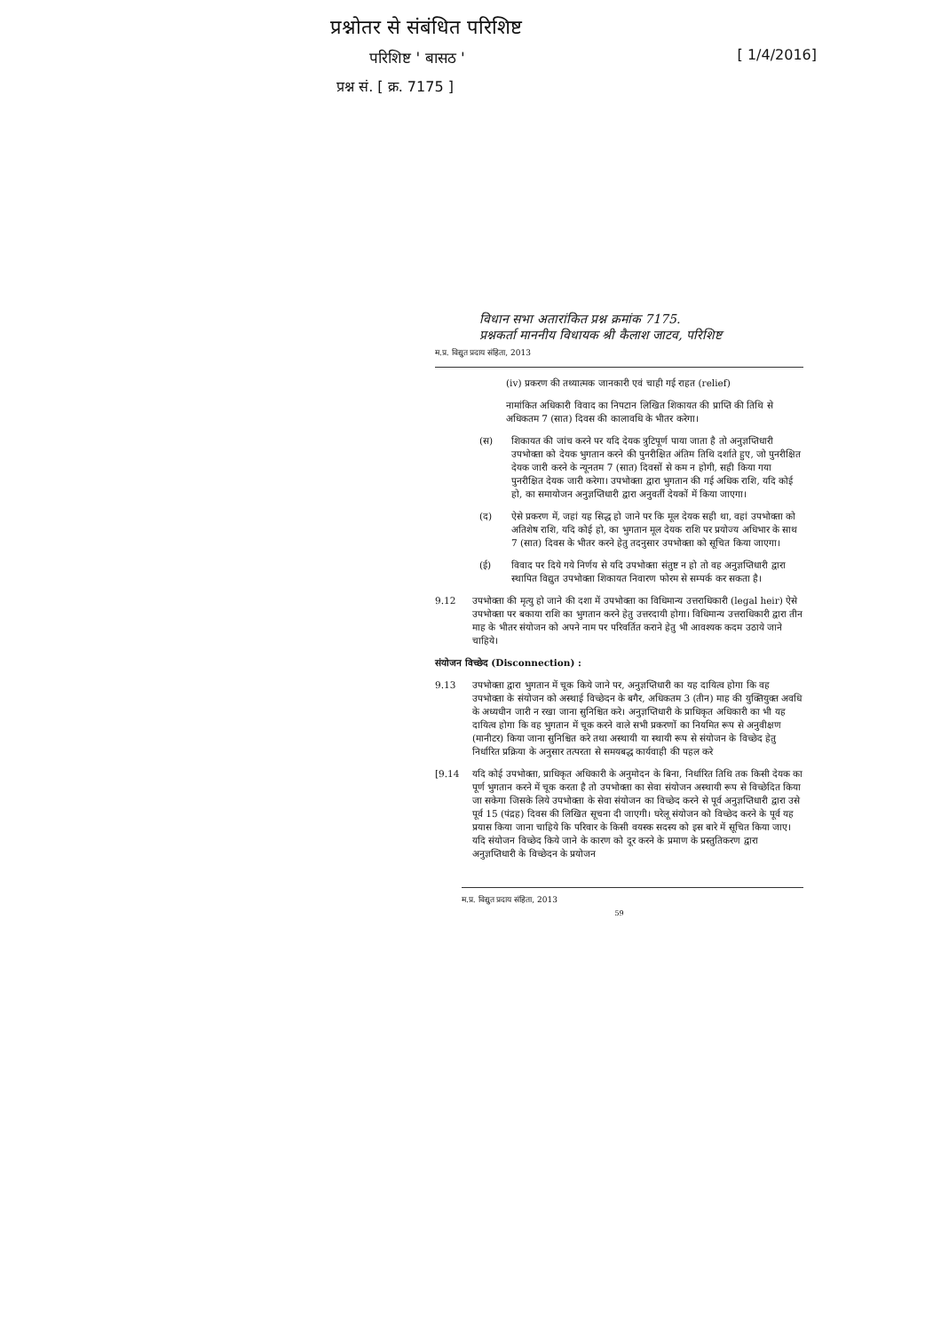प्रश्नोतर से संबंधित परिशिष्ट
परिशिष्ट ' बासठ '
प्रश्न सं. [ क्र. 7175 ]
[ 1/4/2016]
विधान सभा अतारांकित प्रश्न क्रमांक 7175.
प्रश्नकर्ता माननीय विधायक श्री कैलाश जाटव, परिशिष्ट
म.प्र. विद्युत प्रदाय संहिता, 2013
(iv) प्रकरण की तथ्यात्मक जानकारी एवं चाही गई राहत (relief)
नामांकित अधिकारी विवाद का निपटान लिखित शिकायत की प्राप्ति की तिथि से अधिकतम 7 (सात) दिवस की कालावधि के भीतर करेगा।
(स) शिकायत की जांच करने पर यदि देयक त्रुटिपूर्ण पाया जाता है तो अनुज्ञप्तिधारी उपभोक्ता को देयक भुगतान करने की पुनरीक्षित अंतिम तिथि दर्शाते हुए, जो पुनरीक्षित देयक जारी करने के न्यूनतम 7 (सात) दिवसों से कम न होगी, सही किया गया पुनरीक्षित देयक जारी करेगा। उपभोक्ता द्वारा भुगतान की गई अधिक राशि, यदि कोई हो, का समायोजन अनुज्ञप्तिधारी द्वारा अनुवर्ती देयकों में किया जाएगा।
(द) ऐसे प्रकरण में, जहां यह सिद्ध हो जाने पर कि मूल देयक सही था, वहां उपभोक्ता को अतिशेष राशि, यदि कोई हो, का भुगतान मूल देयक राशि पर प्रयोज्य अधिभार के साथ 7 (सात) दिवस के भीतर करने हेतु तदनुसार उपभोक्ता को सूचित किया जाएगा।
(ई) विवाद पर दिये गये निर्णय से यदि उपभोक्ता संतुष्ट न हो तो वह अनुज्ञप्तिधारी द्वारा स्थापित विद्युत उपभोक्ता शिकायत निवारण फोरम से सम्पर्क कर सकता है।
9.12 उपभोक्ता की मृत्यु हो जाने की दशा में उपभोक्ता का विधिमान्य उत्तराधिकारी (legal heir) ऐसे उपभोक्ता पर बकाया राशि का भुगतान करने हेतु उत्तरदायी होगा। विधिमान्य उत्तराधिकारी द्वारा तीन माह के भीतर संयोजन को अपने नाम पर परिवर्तित कराने हेतु भी आवश्यक कदम उठाये जाने चाहिये।
संयोजन विच्छेद (Disconnection) :
9.13 उपभोक्ता द्वारा भुगतान में चूक किये जाने पर, अनुज्ञप्तिधारी का यह दायित्व होगा कि वह उपभोक्ता के संयोजन को अस्थाई विच्छेदन के बगैर, अधिकतम 3 (तीन) माह की युक्तियुक्त अवधि के अध्यधीन जारी न रखा जाना सुनिश्चित करे। अनुज्ञप्तिधारी के प्राधिकृत अधिकारी का भी यह दायित्व होगा कि वह भुगतान में चूक करने वाले सभी प्रकरणों का नियमित रूप से अनुवीक्षण (मानीटर) किया जाना सुनिश्चित करे तथा अस्थायी या स्थायी रूप से संयोजन के विच्छेद हेतु निर्धारित प्रक्रिया के अनुसार तत्परता से समयबद्ध कार्यवाही की पहल करे
[9.14 यदि कोई उपभोक्ता, प्राधिकृत अधिकारी के अनुमोदन के बिना, निर्धारित तिथि तक किसी देयक का पूर्ण भुगतान करने में चूक करता है तो उपभोक्ता का सेवा संयोजन अस्थायी रूप से विच्छेदित किया जा सकेगा जिसके लिये उपभोक्ता के सेवा संयोजन का विच्छेद करने से पूर्व अनुज्ञप्तिधारी द्वारा उसे पूर्व 15 (पंद्रह) दिवस की लिखित सूचना दी जाएगी। घरेलू संयोजन को विच्छेद करने के पूर्व यह प्रयास किया जाना चाहिये कि परिवार के किसी वयस्क सदस्य को इस बारे में सूचित किया जाए। यदि संयोजन विच्छेद किये जाने के कारण को दूर करने के प्रमाण के प्रस्तुतिकरण द्वारा अनुज्ञप्तिधारी के विच्छेदन के प्रयोजन
म.प्र. विद्युत प्रदाय संहिता, 2013
59